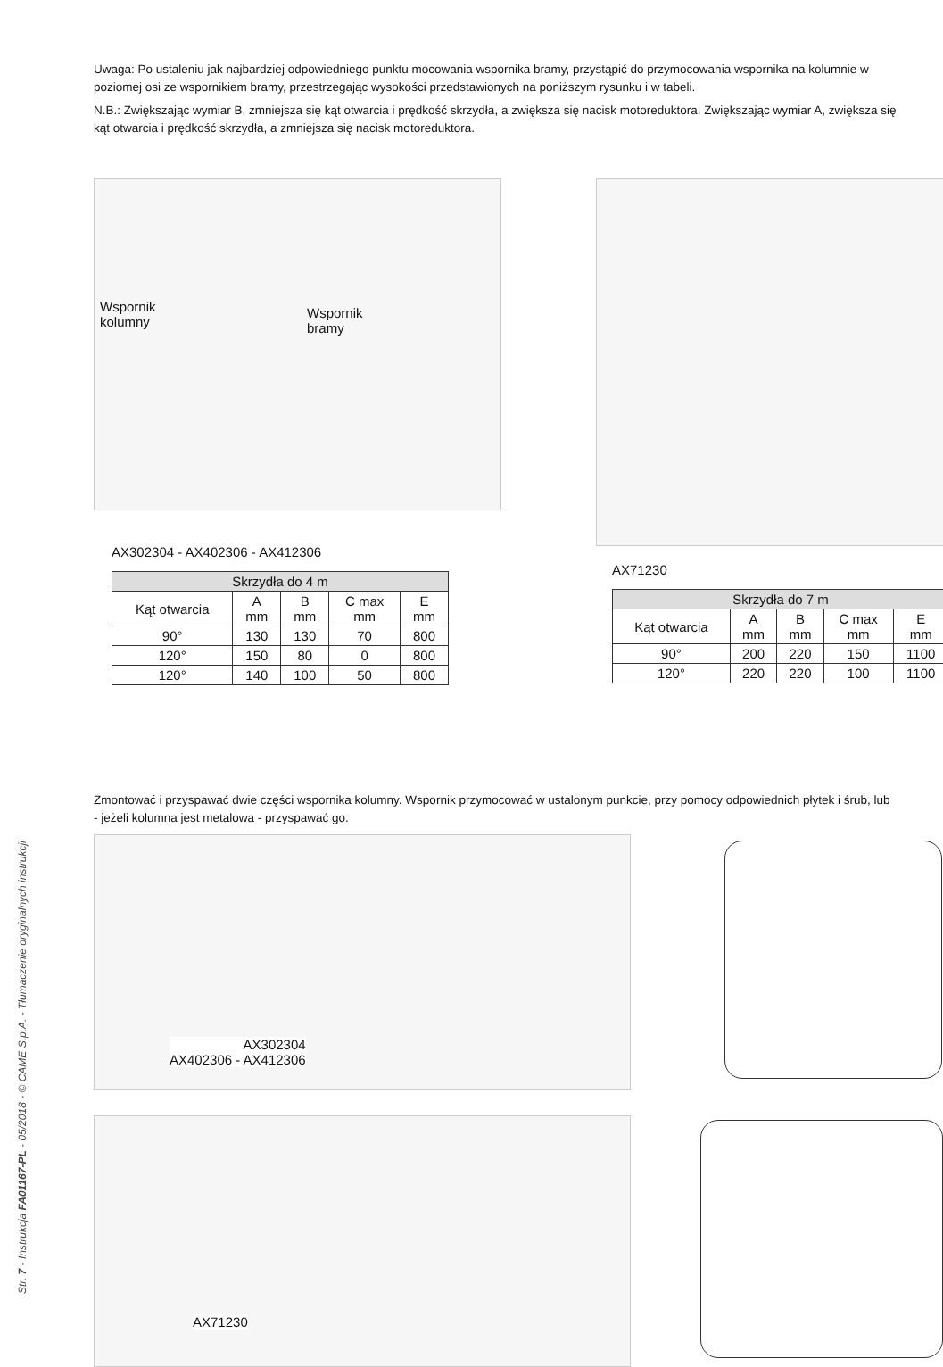Uwaga: Po ustaleniu jak najbardziej odpowiedniego punktu mocowania wspornika bramy, przystąpić do przymocowania wspornika na kolumnie w poziomej osi ze wspornikiem bramy, przestrzegając wysokości przedstawionych na poniższym rysunku i w tabeli.
N.B.: Zwiększając wymiar B, zmniejsza się kąt otwarcia i prędkość skrzydła, a zwiększa się nacisk motoreduktora. Zwiększając wymiar A, zwiększa się kąt otwarcia i prędkość skrzydła, a zmniejsza się nacisk motoreduktora.
Wspornik
kolumny
Wspornik
bramy
AX302304 - AX402306 - AX412306
| Skrzydła do 4 m | | | | |
| --- | --- | --- | --- | --- |
| Kąt otwarcia | A mm | B mm | C max mm | E mm |
| 90° | 130 | 130 | 70 | 800 |
| 120° | 150 | 80 | 0 | 800 |
| 120° | 140 | 100 | 50 | 800 |
AX71230
| Skrzydła do 7 m | | | | |
| --- | --- | --- | --- | --- |
| Kąt otwarcia | A mm | B mm | C max mm | E mm |
| 90° | 200 | 220 | 150 | 1100 |
| 120° | 220 | 220 | 100 | 1100 |
Zmontować i przyspawać dwie części wspornika kolumny. Wspornik przymocować w ustalonym punkcie, przy pomocy odpowiednich płytek i śrub, lub - jeżeli kolumna jest metalowa - przyspawać go.
AX302304
AX402306 - AX412306
AX71230
Str. 7 - Instrukcja FA01167-PL - 05/2018 - © CAME S.p.A. - Tłumaczenie oryginalnych instrukcji